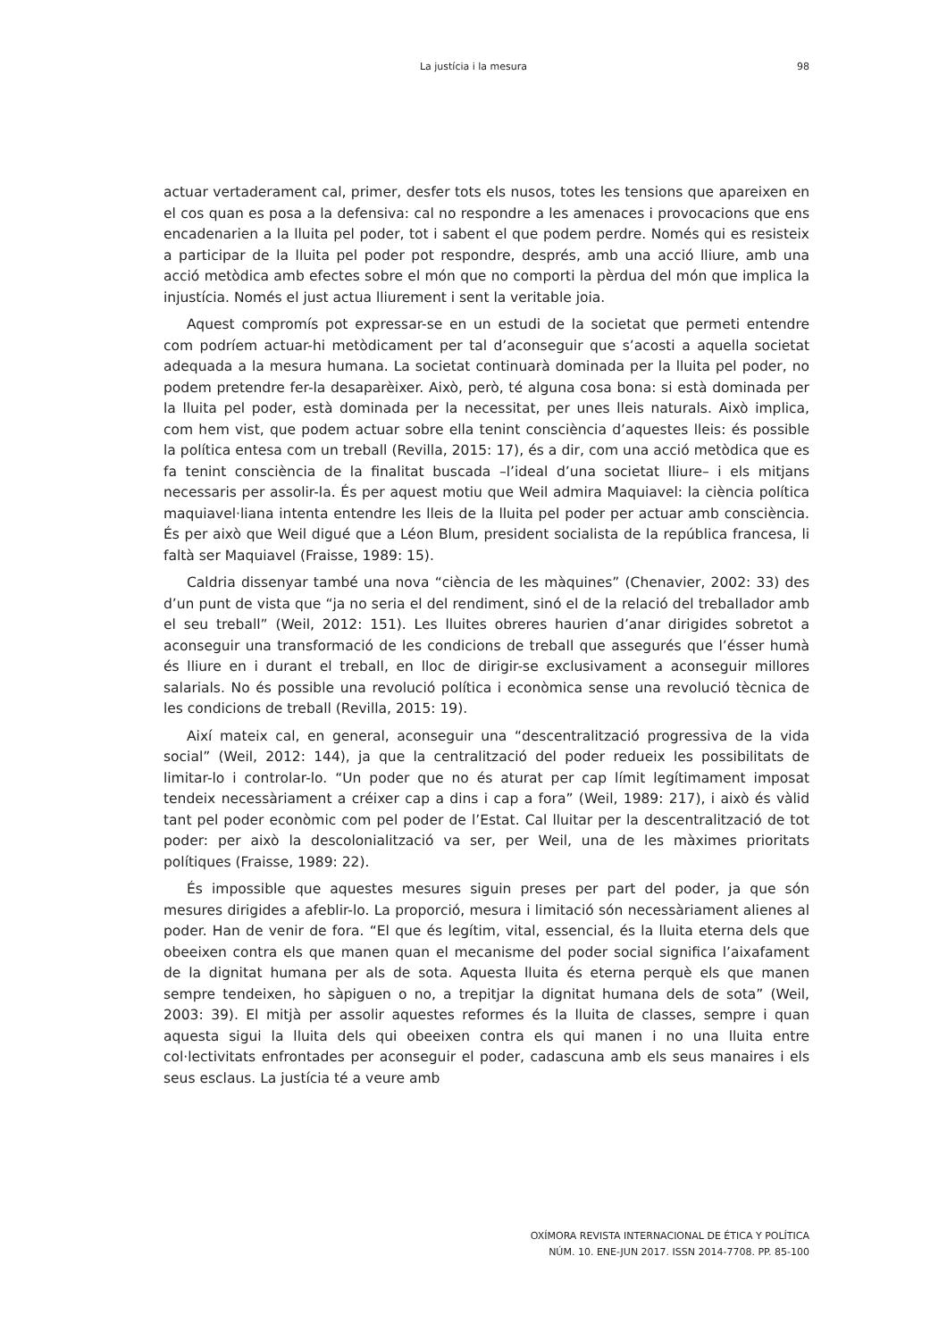La justícia i la mesura 98
actuar vertaderament cal, primer, desfer tots els nusos, totes les tensions que apareixen en el cos quan es posa a la defensiva: cal no respondre a les amenaces i provocacions que ens encadenarien a la lluita pel poder, tot i sabent el que podem perdre. Només qui es resisteix a participar de la lluita pel poder pot respondre, després, amb una acció lliure, amb una acció metòdica amb efectes sobre el món que no comporti la pèrdua del món que implica la injustícia. Només el just actua lliurement i sent la veritable joia.
Aquest compromís pot expressar-se en un estudi de la societat que permeti entendre com podríem actuar-hi metòdicament per tal d’aconseguir que s’acosti a aquella societat adequada a la mesura humana. La societat continuarà dominada per la lluita pel poder, no podem pretendre fer-la desaparèixer. Això, però, té alguna cosa bona: si està dominada per la lluita pel poder, està dominada per la necessitat, per unes lleis naturals. Això implica, com hem vist, que podem actuar sobre ella tenint consciència d’aquestes lleis: és possible la política entesa com un treball (Revilla, 2015: 17), és a dir, com una acció metòdica que es fa tenint consciència de la finalitat buscada –l’ideal d’una societat lliure– i els mitjans necessaris per assolir-la. És per aquest motiu que Weil admira Maquiavel: la ciència política maquiavel·liana intenta entendre les lleis de la lluita pel poder per actuar amb consciència. És per això que Weil digué que a Léon Blum, president socialista de la república francesa, li faltà ser Maquiavel (Fraisse, 1989: 15).
Caldria dissenyar també una nova “ciència de les màquines” (Chenavier, 2002: 33) des d’un punt de vista que “ja no seria el del rendiment, sinó el de la relació del treballador amb el seu treball” (Weil, 2012: 151). Les lluites obreres haurien d’anar dirigides sobretot a aconseguir una transformació de les condicions de treball que assegurés que l’ésser humà és lliure en i durant el treball, en lloc de dirigir-se exclusivament a aconseguir millores salarials. No és possible una revolució política i econòmica sense una revolució tècnica de les condicions de treball (Revilla, 2015: 19).
Així mateix cal, en general, aconseguir una “descentralització progressiva de la vida social” (Weil, 2012: 144), ja que la centralització del poder redueix les possibilitats de limitar-lo i controlar-lo. “Un poder que no és aturat per cap límit legítimament imposat tendeix necessàriament a créixer cap a dins i cap a fora” (Weil, 1989: 217), i això és vàlid tant pel poder econòmic com pel poder de l’Estat. Cal lluitar per la descentralització de tot poder: per això la descolonialització va ser, per Weil, una de les màximes prioritats polítiques (Fraisse, 1989: 22).
És impossible que aquestes mesures siguin preses per part del poder, ja que són mesures dirigides a afeblir-lo. La proporció, mesura i limitació són necessàriament alienes al poder. Han de venir de fora. “El que és legítim, vital, essencial, és la lluita eterna dels que obeeixen contra els que manen quan el mecanisme del poder social significa l’aixafament de la dignitat humana per als de sota. Aquesta lluita és eterna perquè els que manen sempre tendeixen, ho sàpiguen o no, a trepitjar la dignitat humana dels de sota” (Weil, 2003: 39). El mitjà per assolir aquestes reformes és la lluita de classes, sempre i quan aquesta sigui la lluita dels qui obeeixen contra els qui manen i no una lluita entre col·lectivitats enfrontades per aconseguir el poder, cadascuna amb els seus manaires i els seus esclaus. La justícia té a veure amb
OXÍMORA REVISTA INTERNACIONAL DE ÉTICA Y POLÍTICA
NÚM. 10. ENE-JUN 2017. ISSN 2014-7708. PP. 85-100